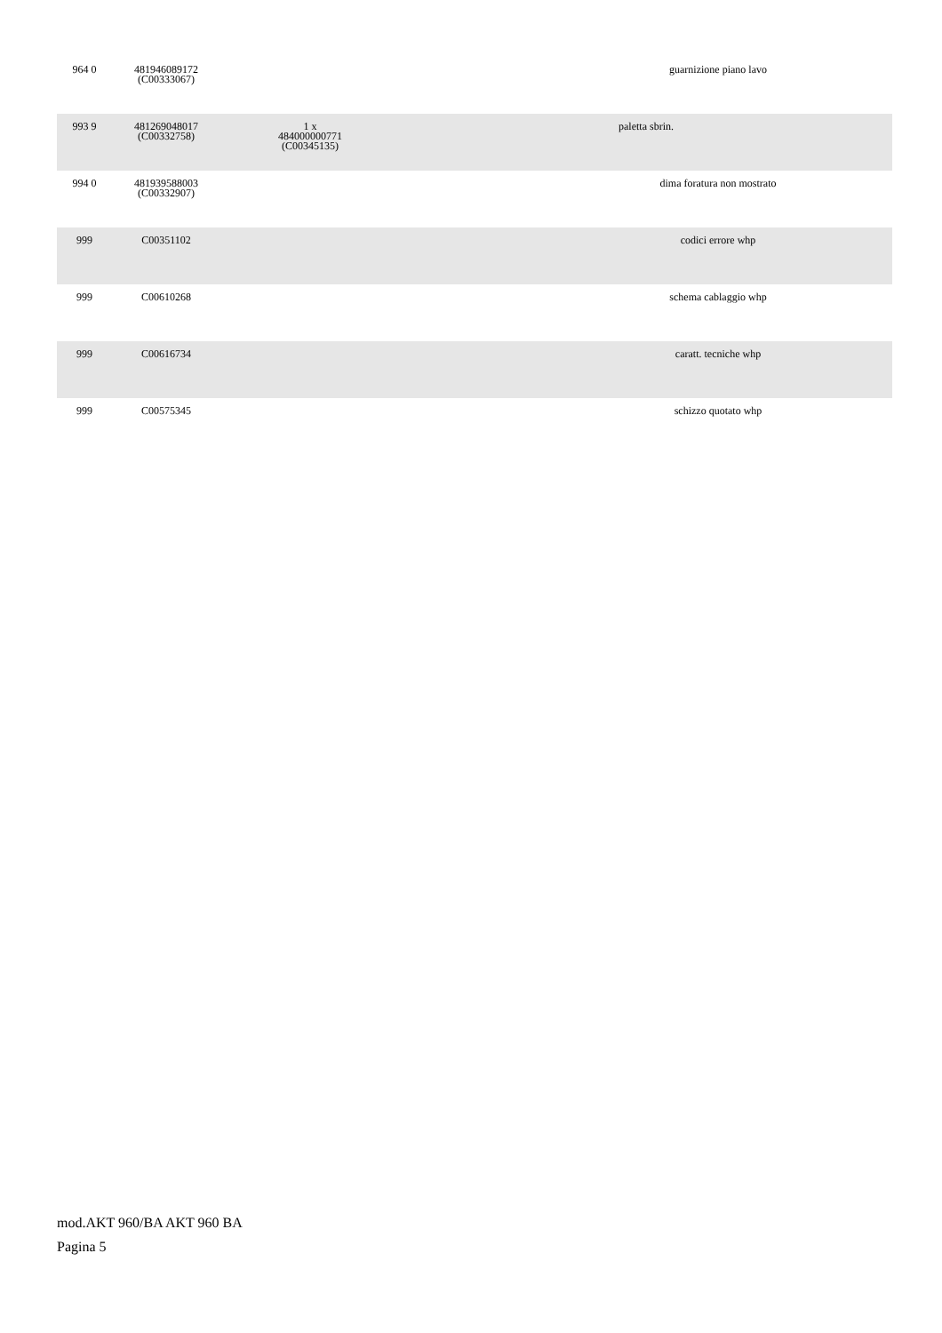| 964 0 | 481946089172 (C00333067) | | | guarnizione piano lavo |
| 993 9 | 481269048017 (C00332758) | 1 x 484000000771 (C00345135) | paletta sbrin. | |
| 994 0 | 481939588003 (C00332907) | | | dima foratura non mostrato |
| 999 | C00351102 | | | codici errore whp |
| 999 | C00610268 | | | schema cablaggio whp |
| 999 | C00616734 | | | caratt. tecniche whp |
| 999 | C00575345 | | | schizzo quotato whp |
mod.AKT 960/BA AKT 960 BA
Pagina 5